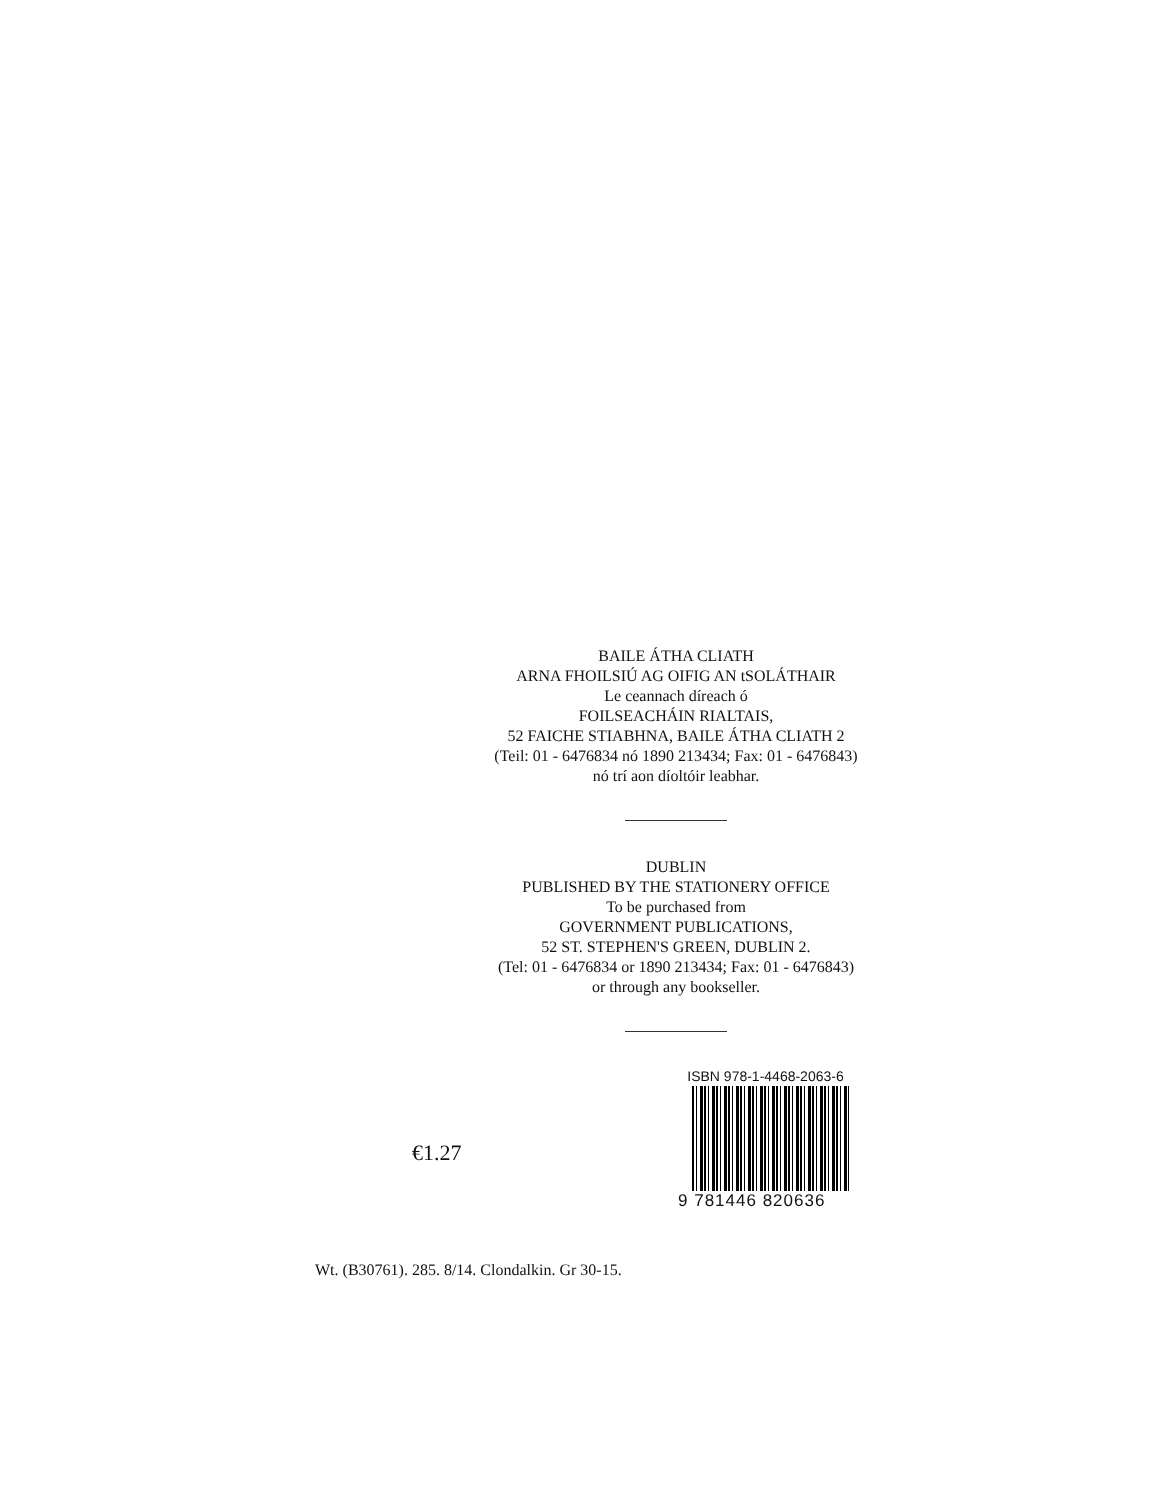BAILE ÁTHA CLIATH
ARNA FHOILSIÚ AG OIFIG AN tSOLÁTHAIR
Le ceannach díreach ó
FOILSEACHÁIN RIALTAIS,
52 FAICHE STIABHNA, BAILE ÁTHA CLIATH 2
(Teil: 01 - 6476834 nó 1890 213434; Fax: 01 - 6476843)
nó trí aon díoltóir leabhar.
DUBLIN
PUBLISHED BY THE STATIONERY OFFICE
To be purchased from
GOVERNMENT PUBLICATIONS,
52 ST. STEPHEN'S GREEN, DUBLIN 2.
(Tel: 01 - 6476834 or 1890 213434; Fax: 01 - 6476843)
or through any bookseller.
€1.27
ISBN 978-1-4468-2063-6
9 781446 820636
Wt. (B30761). 285. 8/14. Clondalkin. Gr 30-15.